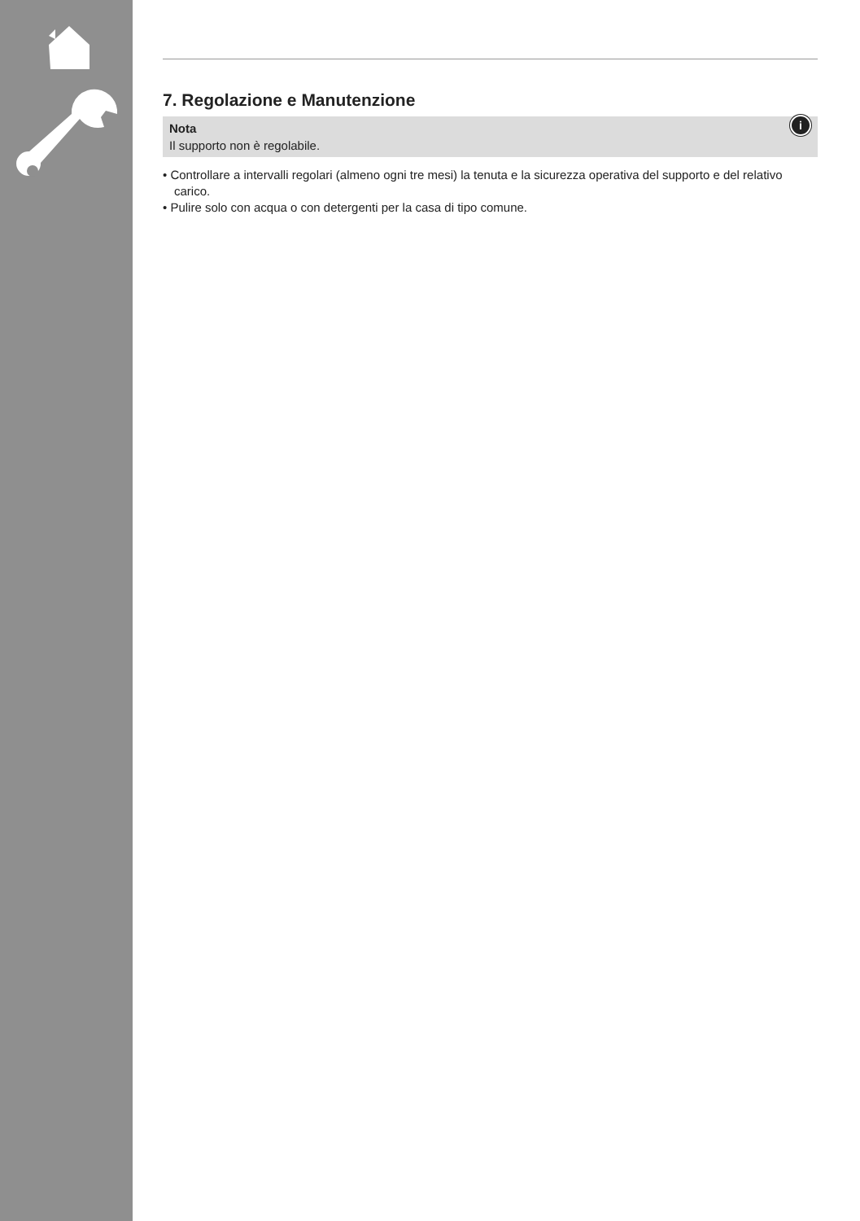7. Regolazione e Manutenzione
i Nota
Il supporto non è regolabile.
• Controllare a intervalli regolari (almeno ogni tre mesi) la tenuta e la sicurezza operativa del supporto e del relativo carico.
• Pulire solo con acqua o con detergenti per la casa di tipo comune.